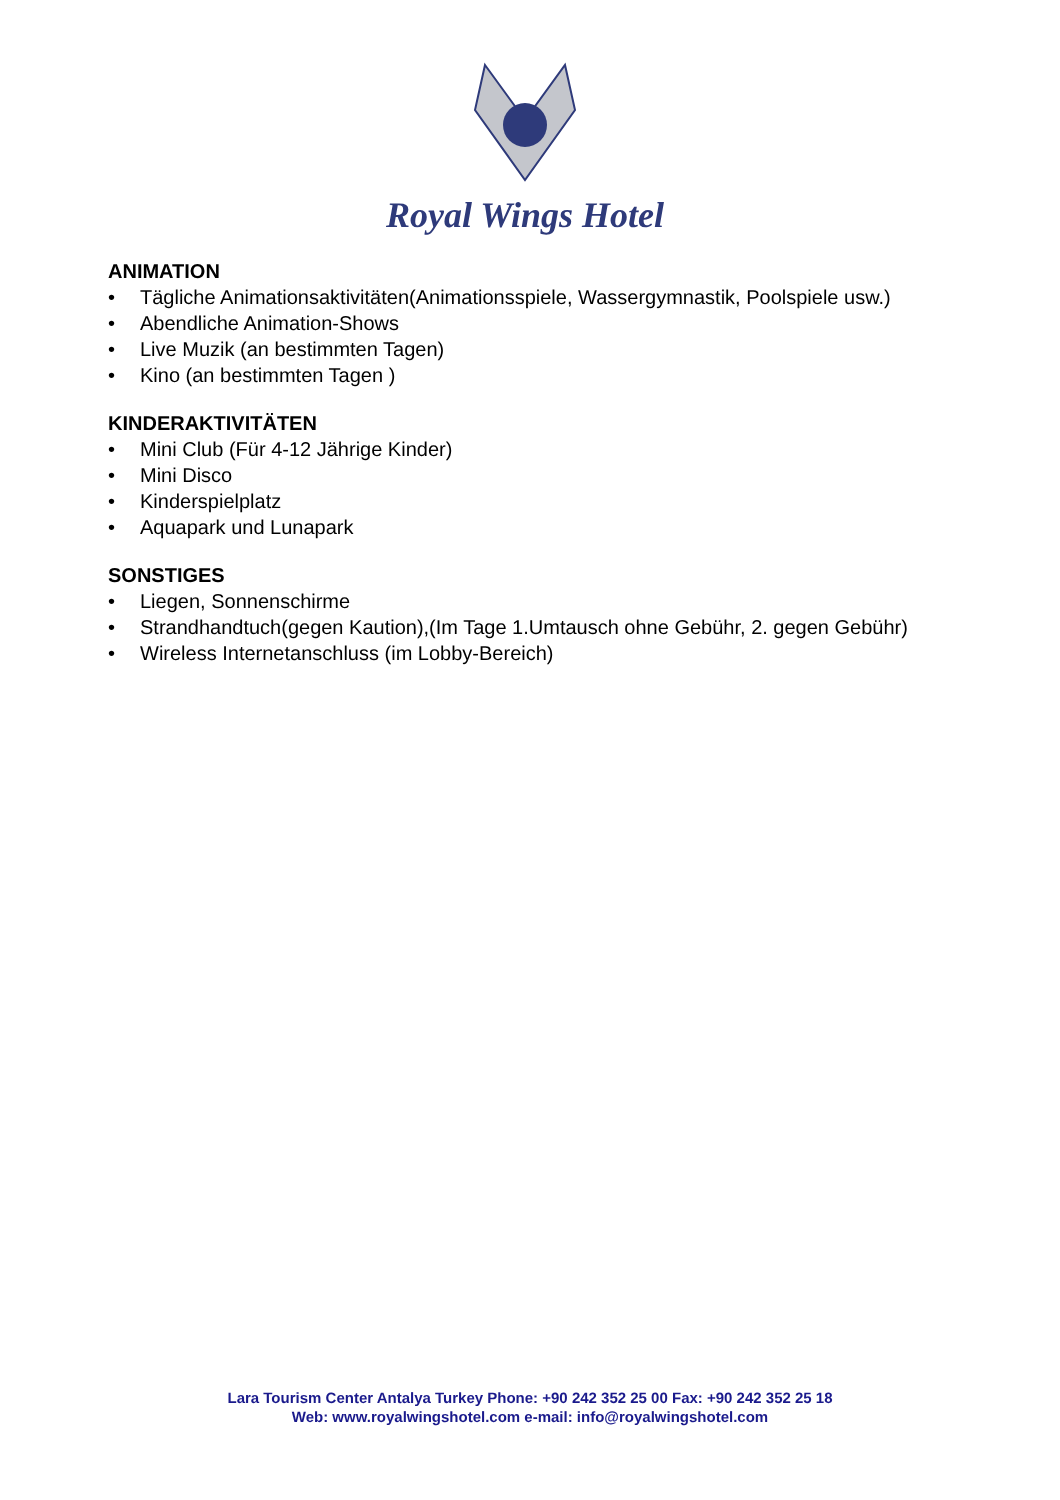Royal Wings Hotel
ANIMATION
• Tägliche Animationsaktivitäten(Animationsspiele, Wassergymnastik, Poolspiele usw.)
• Abendliche Animation-Shows
• Live Muzik (an bestimmten Tagen)
• Kino (an bestimmten Tagen )
KINDERAKTIVITÄTEN
• Mini Club (Für 4-12 Jährige Kinder)
• Mini Disco
• Kinderspielplatz
• Aquapark und Lunapark
SONSTIGES
• Liegen, Sonnenschirme
• Strandhandtuch(gegen Kaution),(Im Tage 1.Umtausch ohne Gebühr, 2. gegen Gebühr)
• Wireless Internetanschluss (im Lobby-Bereich)
Lara Tourism Center Antalya Turkey Phone: +90 242 352 25 00 Fax: +90 242 352 25 18
Web: www.royalwingshotel.com e-mail: info@royalwingshotel.com